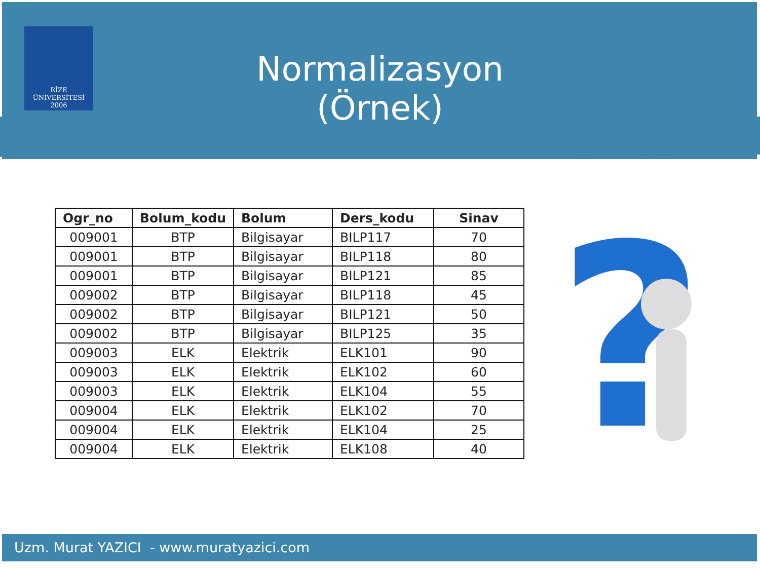RİZE
ÜNİVERSİTESİ
2006
Normalizasyon (Örnek)
| Ogr_no | Bolum_kodu | Bolum | Ders_kodu | Sinav |
| --- | --- | --- | --- | --- |
| 009001 | BTP | Bilgisayar | BILP117 | 70 |
| 009001 | BTP | Bilgisayar | BILP118 | 80 |
| 009001 | BTP | Bilgisayar | BILP121 | 85 |
| 009002 | BTP | Bilgisayar | BILP118 | 45 |
| 009002 | BTP | Bilgisayar | BILP121 | 50 |
| 009002 | BTP | Bilgisayar | BILP125 | 35 |
| 009003 | ELK | Elektrik | ELK101 | 90 |
| 009003 | ELK | Elektrik | ELK102 | 60 |
| 009003 | ELK | Elektrik | ELK104 | 55 |
| 009004 | ELK | Elektrik | ELK102 | 70 |
| 009004 | ELK | Elektrik | ELK104 | 25 |
| 009004 | ELK | Elektrik | ELK108 | 40 |
?
Uzm. Murat YAZICI - www.muratyazici.com